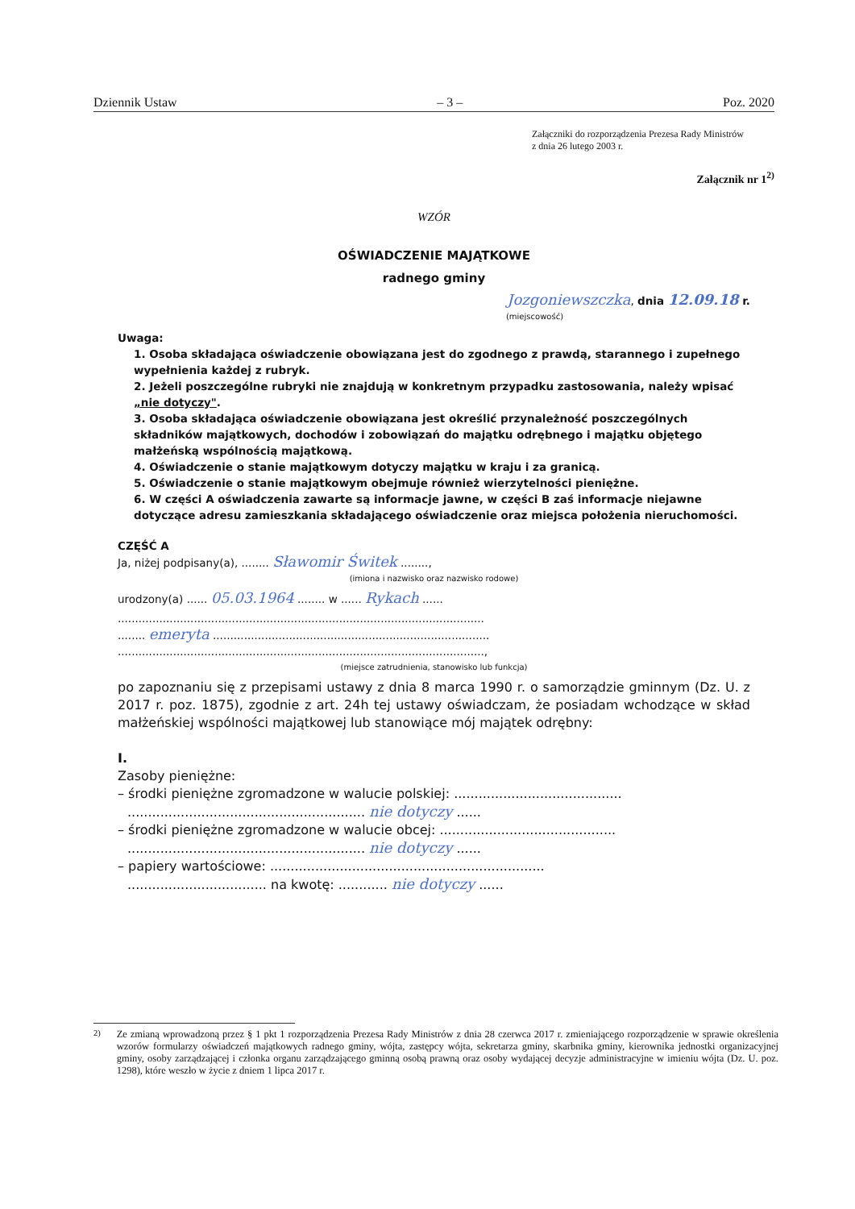Dziennik Ustaw – 3 – Poz. 2020
Załączniki do rozporządzenia Prezesa Rady Ministrów
z dnia 26 lutego 2003 r.
Załącznik nr 1<sup>2)</sup>
WZÓR
OŚWIADCZENIE MAJĄTKOWE
radnego gminy
Jozgoniewszczka, dnia 12.09.18 r.
(miejscowość)
Uwaga:
1. Osoba składająca oświadczenie obowiązana jest do zgodnego z prawdą, starannego i zupełnego wypełnienia każdej z rubryk.
2. Jeżeli poszczególne rubryki nie znajdują w konkretnym przypadku zastosowania, należy wpisać „nie dotyczy".
3. Osoba składająca oświadczenie obowiązana jest określić przynależność poszczególnych składników majątkowych, dochodów i zobowiązań do majątku odrębnego i majątku objętego małżeńską wspólnością majątkową.
4. Oświadczenie o stanie majątkowym dotyczy majątku w kraju i za granicą.
5. Oświadczenie o stanie majątkowym obejmuje również wierzytelności pieniężne.
6. W części A oświadczenia zawarte są informacje jawne, w części B zaś informacje niejawne dotyczące adresu zamieszkania składającego oświadczenie oraz miejsca położenia nieruchomości.
CZĘŚĆ A
Ja, niżej podpisany(a), ........ Sławomir Świtek ........,
(imiona i nazwisko oraz nazwisko rodowe)
urodzony(a) ...... 05.03.1964 ........ w ...... Rykach ......
..........................................................................................................
........ emeryta ................................................................................
..........................................................................................................,
(miejsce zatrudnienia, stanowisko lub funkcja)
po zapoznaniu się z przepisami ustawy z dnia 8 marca 1990 r. o samorządzie gminnym (Dz. U. z 2017 r. poz. 1875), zgodnie z art. 24h tej ustawy oświadczam, że posiadam wchodzące w skład małżeńskiej wspólności majątkowej lub stanowiące mój majątek odrębny:
I.
Zasoby pieniężne:
– środki pieniężne zgromadzone w walucie polskiej: .........................................
.......................................................... nie dotyczy ......
– środki pieniężne zgromadzone w walucie obcej: ...........................................
.......................................................... nie dotyczy ......
– papiery wartościowe: ...................................................................
.................................. na kwotę: ............ nie dotyczy ......
<sup>2)</sup> Ze zmianą wprowadzoną przez § 1 pkt 1 rozporządzenia Prezesa Rady Ministrów z dnia 28 czerwca 2017 r. zmieniającego rozporządzenie w sprawie określenia wzorów formularzy oświadczeń majątkowych radnego gminy, wójta, zastępcy wójta, sekretarza gminy, skarbnika gminy, kierownika jednostki organizacyjnej gminy, osoby zarządzającej i członka organu zarządzającego gminną osobą prawną oraz osoby wydającej decyzje administracyjne w imieniu wójta (Dz. U. poz. 1298), które weszło w życie z dniem 1 lipca 2017 r.